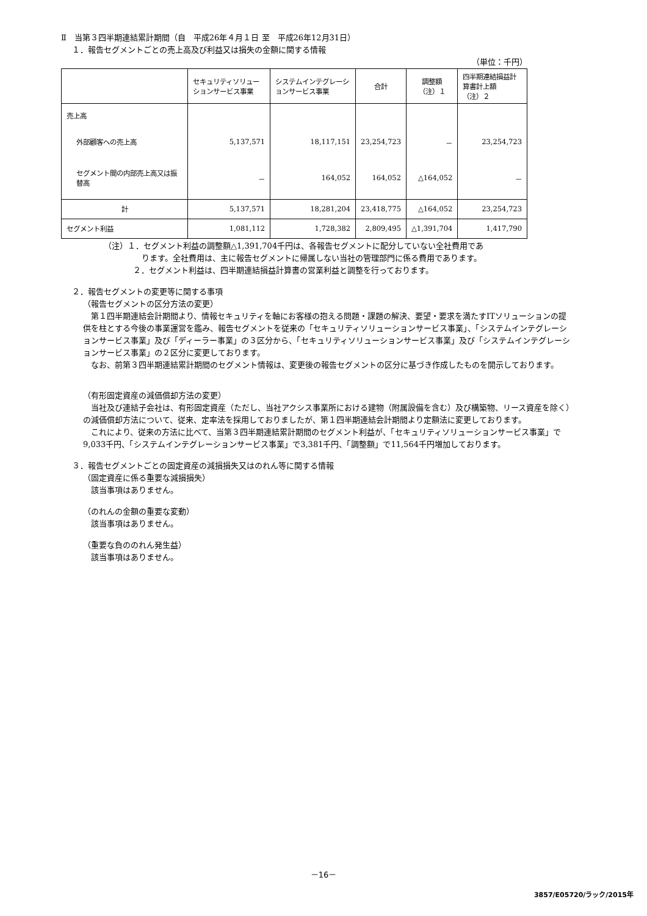Ⅱ　当第３四半期連結累計期間（自　平成26年４月１日 至　平成26年12月31日）
１．報告セグメントごとの売上高及び利益又は損失の金額に関する情報
（単位：千円）
| | セキュリティソリューションサービス事業 | システムインテグレーションサービス事業 | 合計 | 調整額 （注）１ | 四半期連結損益計算書計上額 （注）２ |
| --- | --- | --- | --- | --- | --- |
| 売上高 | | | | | |
| 外部顧客への売上高 | 5,137,571 | 18,117,151 | 23,254,723 | － | 23,254,723 |
| セグメント間の内部売上高又は振替高 | － | 164,052 | 164,052 | △164,052 | － |
| 計 | 5,137,571 | 18,281,204 | 23,418,775 | △164,052 | 23,254,723 |
| セグメント利益 | 1,081,112 | 1,728,382 | 2,809,495 | △1,391,704 | 1,417,790 |
（注）１．セグメント利益の調整額△1,391,704千円は、各報告セグメントに配分していない全社費用であ
ります。全社費用は、主に報告セグメントに帰属しない当社の管理部門に係る費用であります。
２．セグメント利益は、四半期連結損益計算書の営業利益と調整を行っております。
２．報告セグメントの変更等に関する事項
（報告セグメントの区分方法の変更）
　第１四半期連結会計期間より、情報セキュリティを軸にお客様の抱える問題・課題の解決、要望・要求を満たすITソリューションの提供を柱とする今後の事業運営を鑑み、報告セグメントを従来の「セキュリティソリューションサービス事業」、「システムインテグレーションサービス事業」及び「ディーラー事業」の３区分から、「セキュリティソリューションサービス事業」及び「システムインテグレーションサービス事業」の２区分に変更しております。
　なお、前第３四半期連結累計期間のセグメント情報は、変更後の報告セグメントの区分に基づき作成したものを開示しております。
（有形固定資産の減価償却方法の変更）
　当社及び連結子会社は、有形固定資産（ただし、当社アクシス事業所における建物（附属設備を含む）及び構築物、リース資産を除く）の減価償却方法について、従来、定率法を採用しておりましたが、第１四半期連結会計期間より定額法に変更しております。
　これにより、従来の方法に比べて、当第３四半期連結累計期間のセグメント利益が、「セキュリティソリューションサービス事業」で9,033千円、「システムインテグレーションサービス事業」で3,381千円、「調整額」で11,564千円増加しております。
３．報告セグメントごとの固定資産の減損損失又はのれん等に関する情報
（固定資産に係る重要な減損損失）
　該当事項はありません。
（のれんの金額の重要な変動）
　該当事項はありません。
（重要な負ののれん発生益）
　該当事項はありません。
－16－
3857/E05720/ラック/2015年